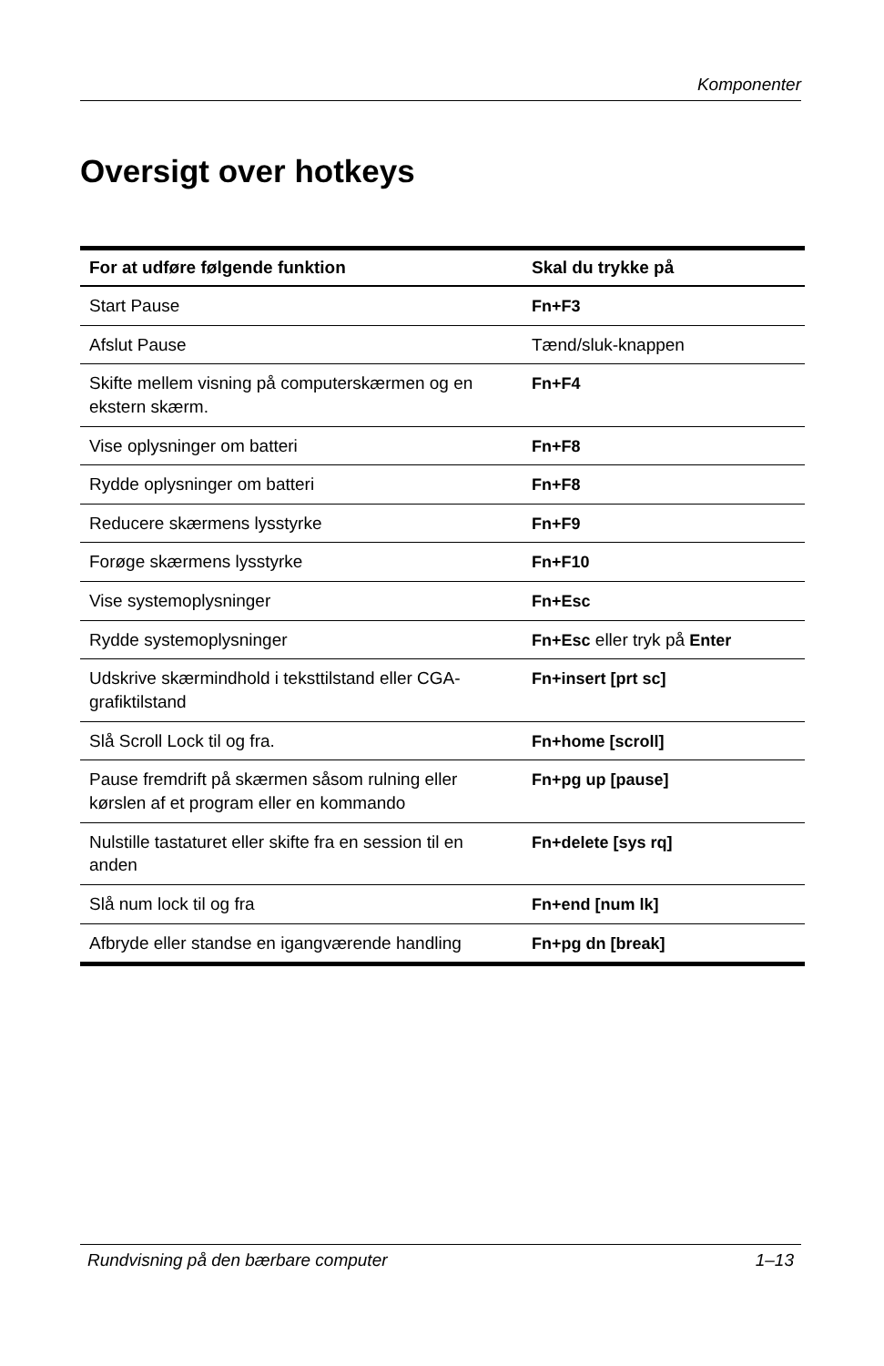Komponenter
Oversigt over hotkeys
| For at udføre følgende funktion | Skal du trykke på |
| --- | --- |
| Start Pause | Fn+F3 |
| Afslut Pause | Tænd/sluk-knappen |
| Skifte mellem visning på computerskærmen og en ekstern skærm. | Fn+F4 |
| Vise oplysninger om batteri | Fn+F8 |
| Rydde oplysninger om batteri | Fn+F8 |
| Reducere skærmens lysstyrke | Fn+F9 |
| Forøge skærmens lysstyrke | Fn+F10 |
| Vise systemoplysninger | Fn+Esc |
| Rydde systemoplysninger | Fn+Esc eller tryk på Enter |
| Udskrive skærmindhold i teksttilstand eller CGA-grafiktilstand | Fn+insert [prt sc] |
| Slå Scroll Lock til og fra. | Fn+home [scroll] |
| Pause fremdrift på skærmen såsom rulning eller kørslen af et program eller en kommando | Fn+pg up [pause] |
| Nulstille tastaturet eller skifte fra en session til en anden | Fn+delete [sys rq] |
| Slå num lock til og fra | Fn+end [num lk] |
| Afbryde eller standse en igangværende handling | Fn+pg dn [break] |
Rundvisning på den bærbare computer 1–13